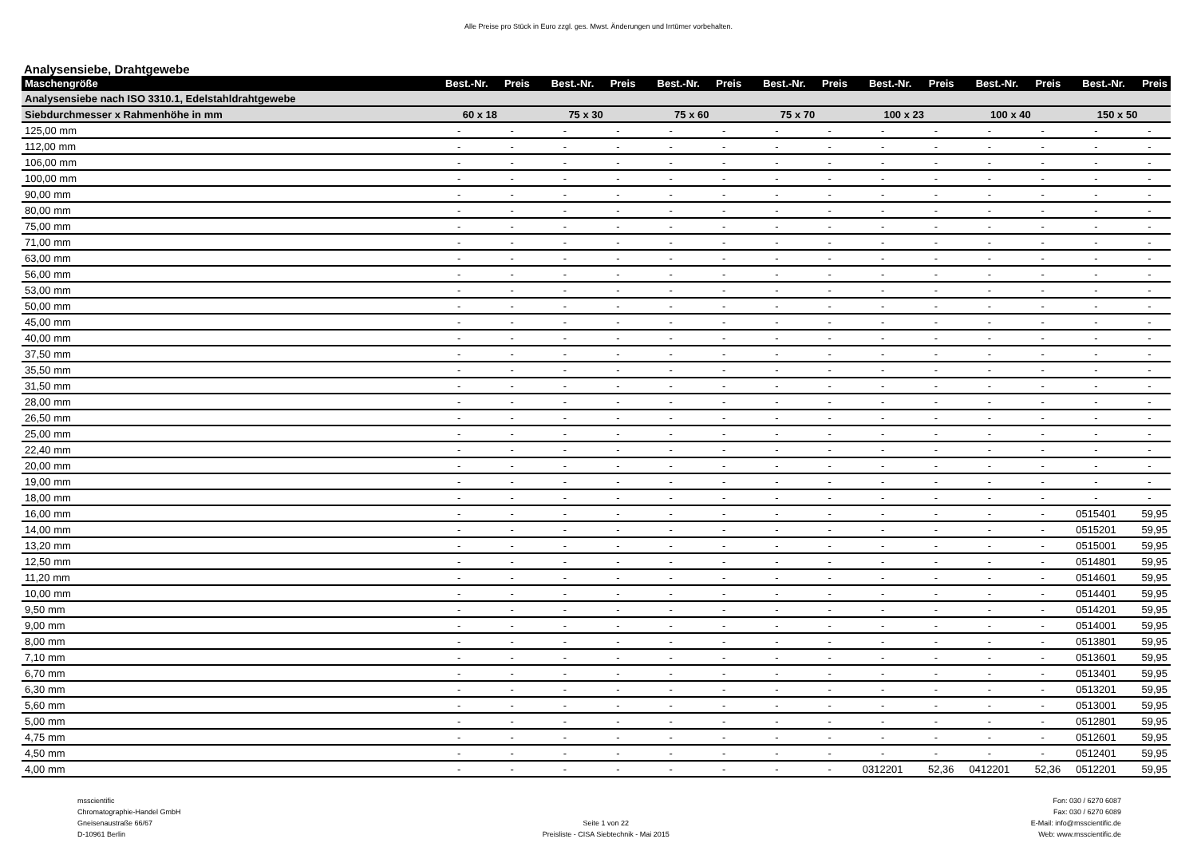Alle Preise pro Stück in Euro zzgl. ges. Mwst. Änderungen und Irrtümer vorbehalten.
Analysensiebe, Drahtgewebe
| Maschengröße | Best.-Nr. | Preis | Best.-Nr. | Preis | Best.-Nr. | Preis | Best.-Nr. | Preis | Best.-Nr. | Preis | Best.-Nr. | Preis | Best.-Nr. | Preis |
| --- | --- | --- | --- | --- | --- | --- | --- | --- | --- | --- | --- | --- | --- | --- |
| Analysensiebe nach ISO 3310.1, Edelstahldrahtgewebe | | | | | | | | | | | | | | |
| Siebdurchmesser x Rahmenhöhe in mm | 60 x 18 | | 75 x 30 | | 75 x 60 | | 75 x 70 | | 100 x 23 | | 100 x 40 | | 150 x 50 | |
| 125,00 mm | - | - | - | - | - | - | - | - | - | - | - | - | - | - |
| 112,00 mm | - | - | - | - | - | - | - | - | - | - | - | - | - | - |
| 106,00 mm | - | - | - | - | - | - | - | - | - | - | - | - | - | - |
| 100,00 mm | - | - | - | - | - | - | - | - | - | - | - | - | - | - |
| 90,00 mm | - | - | - | - | - | - | - | - | - | - | - | - | - | - |
| 80,00 mm | - | - | - | - | - | - | - | - | - | - | - | - | - | - |
| 75,00 mm | - | - | - | - | - | - | - | - | - | - | - | - | - | - |
| 71,00 mm | - | - | - | - | - | - | - | - | - | - | - | - | - | - |
| 63,00 mm | - | - | - | - | - | - | - | - | - | - | - | - | - | - |
| 56,00 mm | - | - | - | - | - | - | - | - | - | - | - | - | - | - |
| 53,00 mm | - | - | - | - | - | - | - | - | - | - | - | - | - | - |
| 50,00 mm | - | - | - | - | - | - | - | - | - | - | - | - | - | - |
| 45,00 mm | - | - | - | - | - | - | - | - | - | - | - | - | - | - |
| 40,00 mm | - | - | - | - | - | - | - | - | - | - | - | - | - | - |
| 37,50 mm | - | - | - | - | - | - | - | - | - | - | - | - | - | - |
| 35,50 mm | - | - | - | - | - | - | - | - | - | - | - | - | - | - |
| 31,50 mm | - | - | - | - | - | - | - | - | - | - | - | - | - | - |
| 28,00 mm | - | - | - | - | - | - | - | - | - | - | - | - | - | - |
| 26,50 mm | - | - | - | - | - | - | - | - | - | - | - | - | - | - |
| 25,00 mm | - | - | - | - | - | - | - | - | - | - | - | - | - | - |
| 22,40 mm | - | - | - | - | - | - | - | - | - | - | - | - | - | - |
| 20,00 mm | - | - | - | - | - | - | - | - | - | - | - | - | - | - |
| 19,00 mm | - | - | - | - | - | - | - | - | - | - | - | - | - | - |
| 18,00 mm | - | - | - | - | - | - | - | - | - | - | - | - | - | - |
| 16,00 mm | - | - | - | - | - | - | - | - | - | - | - | - | 0515401 | 59,95 |
| 14,00 mm | - | - | - | - | - | - | - | - | - | - | - | - | 0515201 | 59,95 |
| 13,20 mm | - | - | - | - | - | - | - | - | - | - | - | - | 0515001 | 59,95 |
| 12,50 mm | - | - | - | - | - | - | - | - | - | - | - | - | 0514801 | 59,95 |
| 11,20 mm | - | - | - | - | - | - | - | - | - | - | - | - | 0514601 | 59,95 |
| 10,00 mm | - | - | - | - | - | - | - | - | - | - | - | - | 0514401 | 59,95 |
| 9,50 mm | - | - | - | - | - | - | - | - | - | - | - | - | 0514201 | 59,95 |
| 9,00 mm | - | - | - | - | - | - | - | - | - | - | - | - | 0514001 | 59,95 |
| 8,00 mm | - | - | - | - | - | - | - | - | - | - | - | - | 0513801 | 59,95 |
| 7,10 mm | - | - | - | - | - | - | - | - | - | - | - | - | 0513601 | 59,95 |
| 6,70 mm | - | - | - | - | - | - | - | - | - | - | - | - | 0513401 | 59,95 |
| 6,30 mm | - | - | - | - | - | - | - | - | - | - | - | - | 0513201 | 59,95 |
| 5,60 mm | - | - | - | - | - | - | - | - | - | - | - | - | 0513001 | 59,95 |
| 5,00 mm | - | - | - | - | - | - | - | - | - | - | - | - | 0512801 | 59,95 |
| 4,75 mm | - | - | - | - | - | - | - | - | - | - | - | - | 0512601 | 59,95 |
| 4,50 mm | - | - | - | - | - | - | - | - | - | - | - | - | 0512401 | 59,95 |
| 4,00 mm | - | - | - | - | - | - | - | - | 0312201 | 52,36 | 0412201 | 52,36 | 0512201 | 59,95 |
msscientific
Chromatographie-Handel GmbH
Gneisenaustraße 66/67
D-10961 Berlin
Seite 1 von 22
Preisliste - CISA Siebtechnik - Mai 2015
Fon: 030 / 6270 6087
Fax: 030 / 6270 6089
E-Mail: info@msscientific.de
Web: www.msscientific.de